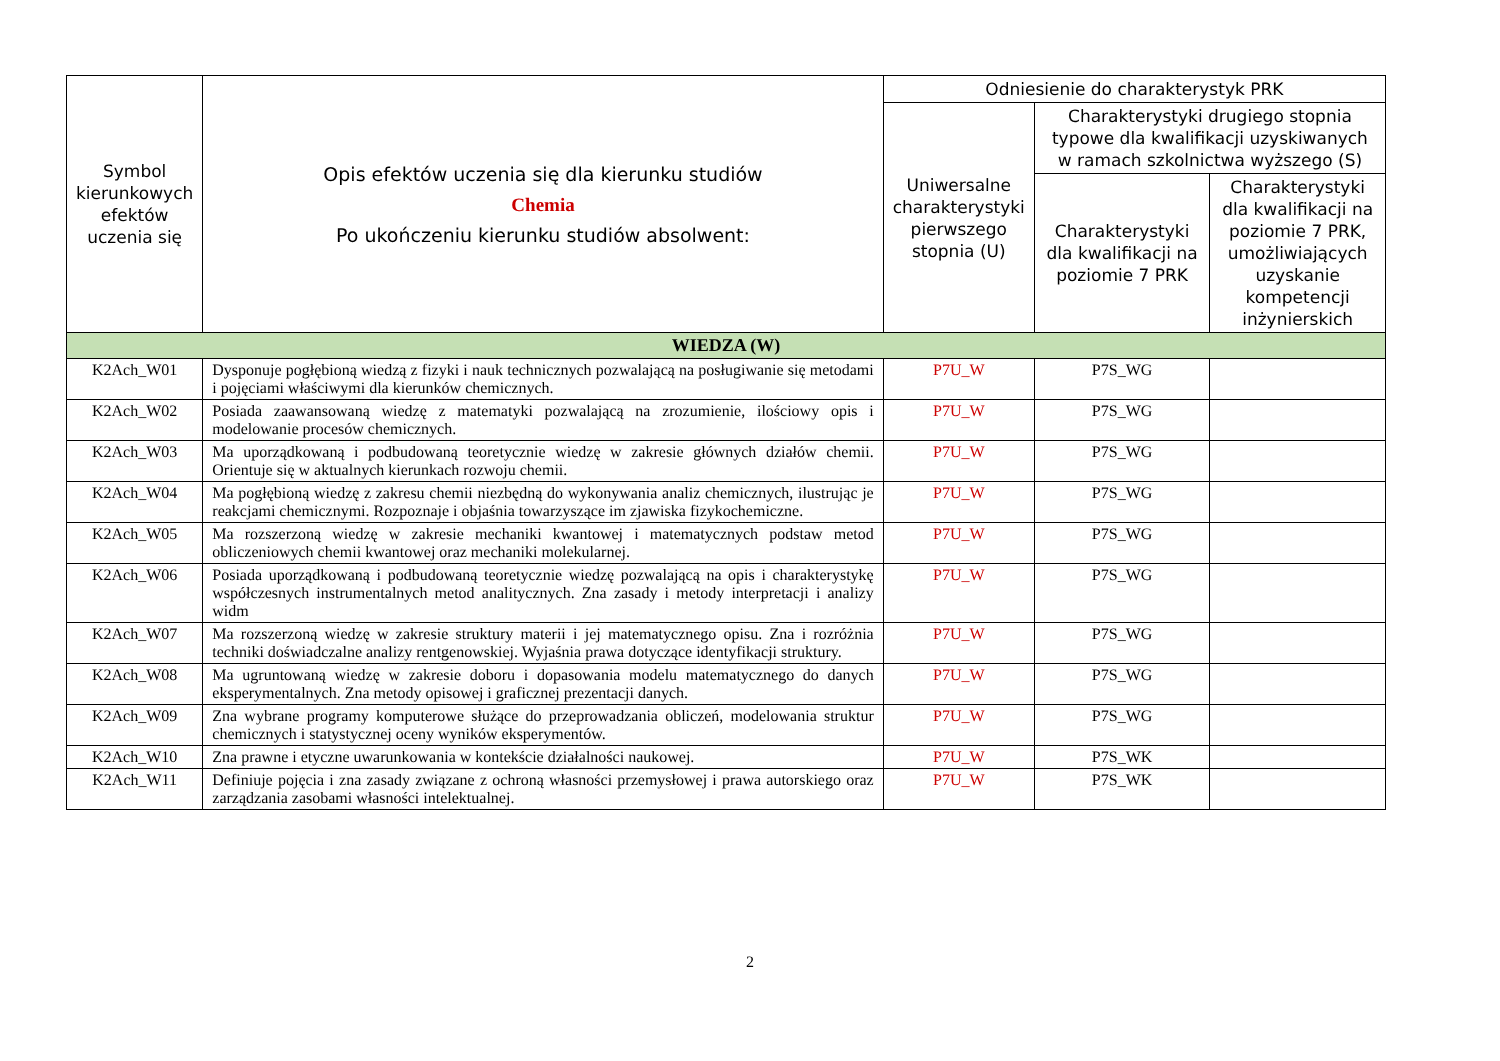| Symbol kierunkowych efektów uczenia się | Opis efektów uczenia się dla kierunku studiów Chemia Po ukończeniu kierunku studiów absolwent: | Odniesienie do charakterystyk PRK | | |
| --- | --- | --- | --- | --- |
| | | Uniwersalne charakterystyki pierwszego stopnia (U) | Charakterystyki drugiego stopnia typowe dla kwalifikacji uzyskiwanych w ramach szkolnictwa wyższego (S) | |
| | | | Charakterystyki dla kwalifikacji na poziomie 7 PRK | Charakterystyki dla kwalifikacji na poziomie 7 PRK, umożliwiających uzyskanie kompetencji inżynierskich |
| WIEDZA (W) | | | | |
| K2Ach_W01 | Dysponuje pogłębioną wiedzą z fizyki i nauk technicznych pozwalającą na posługiwanie się metodami i pojęciami właściwymi dla kierunków chemicznych. | P7U_W | P7S_WG | |
| K2Ach_W02 | Posiada zaawansowaną wiedzę z matematyki pozwalającą na zrozumienie, ilościowy opis i modelowanie procesów chemicznych. | P7U_W | P7S_WG | |
| K2Ach_W03 | Ma uporządkowaną i podbudowaną teoretycznie wiedzę w zakresie głównych działów chemii. Orientuje się w aktualnych kierunkach rozwoju chemii. | P7U_W | P7S_WG | |
| K2Ach_W04 | Ma pogłębioną wiedzę z zakresu chemii niezbędną do wykonywania analiz chemicznych, ilustrując je reakcjami chemicznymi. Rozpoznaje i objaśnia towarzyszące im zjawiska fizykochemiczne. | P7U_W | P7S_WG | |
| K2Ach_W05 | Ma rozszerzoną wiedzę w zakresie mechaniki kwantowej i matematycznych podstaw metod obliczeniowych chemii kwantowej oraz mechaniki molekularnej. | P7U_W | P7S_WG | |
| K2Ach_W06 | Posiada uporządkowaną i podbudowaną teoretycznie wiedzę pozwalającą na opis i charakterystykę współczesnych instrumentalnych metod analitycznych. Zna zasady i metody interpretacji i analizy widm | P7U_W | P7S_WG | |
| K2Ach_W07 | Ma rozszerzoną wiedzę w zakresie struktury materii i jej matematycznego opisu. Zna i rozróżnia techniki doświadczalne analizy rentgenowskiej. Wyjaśnia prawa dotyczące identyfikacji struktury. | P7U_W | P7S_WG | |
| K2Ach_W08 | Ma ugruntowaną wiedzę w zakresie doboru i dopasowania modelu matematycznego do danych eksperymentalnych. Zna metody opisowej i graficznej prezentacji danych. | P7U_W | P7S_WG | |
| K2Ach_W09 | Zna wybrane programy komputerowe służące do przeprowadzania obliczeń, modelowania struktur chemicznych i statystycznej oceny wyników eksperymentów. | P7U_W | P7S_WG | |
| K2Ach_W10 | Zna prawne i etyczne uwarunkowania w kontekście działalności naukowej. | P7U_W | P7S_WK | |
| K2Ach_W11 | Definiuje pojęcia i zna zasady związane z ochroną własności przemysłowej i prawa autorskiego oraz zarządzania zasobami własności intelektualnej. | P7U_W | P7S_WK | |
2